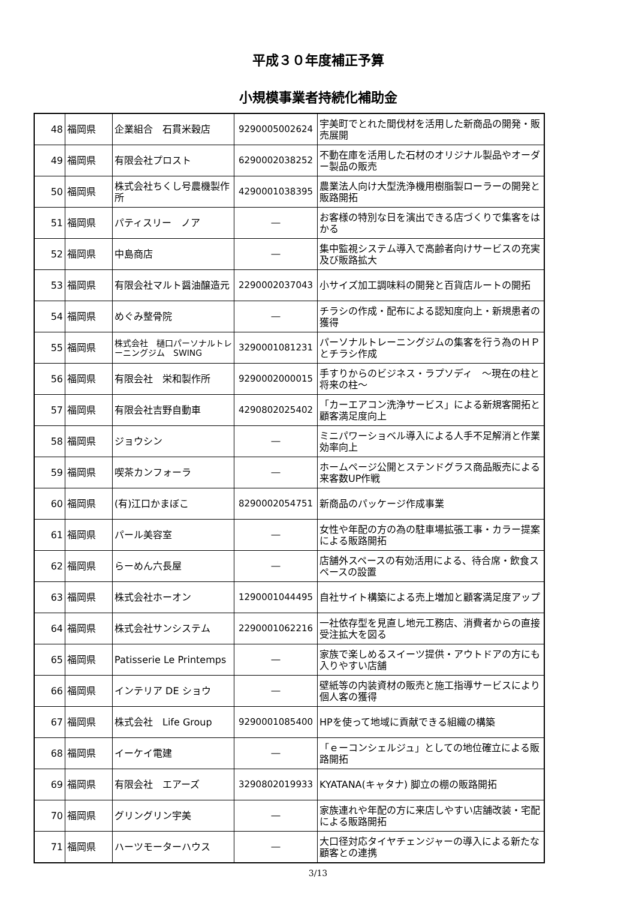平成３０年度補正予算
小規模事業者持続化補助金
| 48 | 福岡県 | 企業組合 石貫米穀店 | 9290005002624 | 宇美町でとれた間伐材を活用した新商品の開発・販売展開 |
| 49 | 福岡県 | 有限会社プロスト | 6290002038252 | 不動在庫を活用した石材のオリジナル製品やオーダー製品の販売 |
| 50 | 福岡県 | 株式会社ちくし号農機製作所 | 4290001038395 | 農業法人向け大型洗浄機用樹脂製ローラーの開発と販路開拓 |
| 51 | 福岡県 | パティスリー ノア | ― | お客様の特別な日を演出できる店づくりで集客をはかる |
| 52 | 福岡県 | 中島商店 | ― | 集中監視システム導入で高齢者向けサービスの充実及び販路拡大 |
| 53 | 福岡県 | 有限会社マルト醤油醸造元 | 2290002037043 | 小サイズ加工調味料の開発と百貨店ルートの開拓 |
| 54 | 福岡県 | めぐみ整骨院 | ― | チラシの作成・配布による認知度向上・新規患者の獲得 |
| 55 | 福岡県 | 株式会社 樋口パーソナルトレーニングジム SWING | 3290001081231 | パーソナルトレーニングジムの集客を行う為のＨＰとチラシ作成 |
| 56 | 福岡県 | 有限会社 栄和製作所 | 9290002000015 | 手すりからのビジネス・ラプソディ ～現在の柱と将来の柱～ |
| 57 | 福岡県 | 有限会社吉野自動車 | 4290802025402 | 「カーエアコン洗浄サービス」による新規客開拓と顧客満足度向上 |
| 58 | 福岡県 | ジョウシン | ― | ミニパワーショベル導入による人手不足解消と作業効率向上 |
| 59 | 福岡県 | 喫茶カンフォーラ | ― | ホームページ公開とステンドグラス商品販売による来客数UP作戦 |
| 60 | 福岡県 | (有)江口かまぼこ | 8290002054751 | 新商品のパッケージ作成事業 |
| 61 | 福岡県 | パール美容室 | ― | 女性や年配の方の為の駐車場拡張工事・カラー提案による販路開拓 |
| 62 | 福岡県 | らーめん六長屋 | ― | 店舗外スペースの有効活用による、待合席・飲食スペースの設置 |
| 63 | 福岡県 | 株式会社ホーオン | 1290001044495 | 自社サイト構築による売上増加と顧客満足度アップ |
| 64 | 福岡県 | 株式会社サンシステム | 2290001062216 | 一社依存型を見直し地元工務店、消費者からの直接受注拡大を図る |
| 65 | 福岡県 | Patisserie Le Printemps | ― | 家族で楽しめるスイーツ提供・アウトドアの方にも入りやすい店舗 |
| 66 | 福岡県 | インテリア DE ショウ | ― | 壁紙等の内装資材の販売と施工指導サービスにより個人客の獲得 |
| 67 | 福岡県 | 株式会社 Life Group | 9290001085400 | HPを使って地域に貢献できる組織の構築 |
| 68 | 福岡県 | イーケイ電建 | ― | 「ｅーコンシェルジュ」としての地位確立による販路開拓 |
| 69 | 福岡県 | 有限会社 エアーズ | 3290802019933 | KYATANA(キャタナ) 脚立の棚の販路開拓 |
| 70 | 福岡県 | グリングリン宇美 | ― | 家族連れや年配の方に来店しやすい店舗改装・宅配による販路開拓 |
| 71 | 福岡県 | ハーツモーターハウス | ― | 大口径対応タイヤチェンジャーの導入による新たな顧客との連携 |
3/13